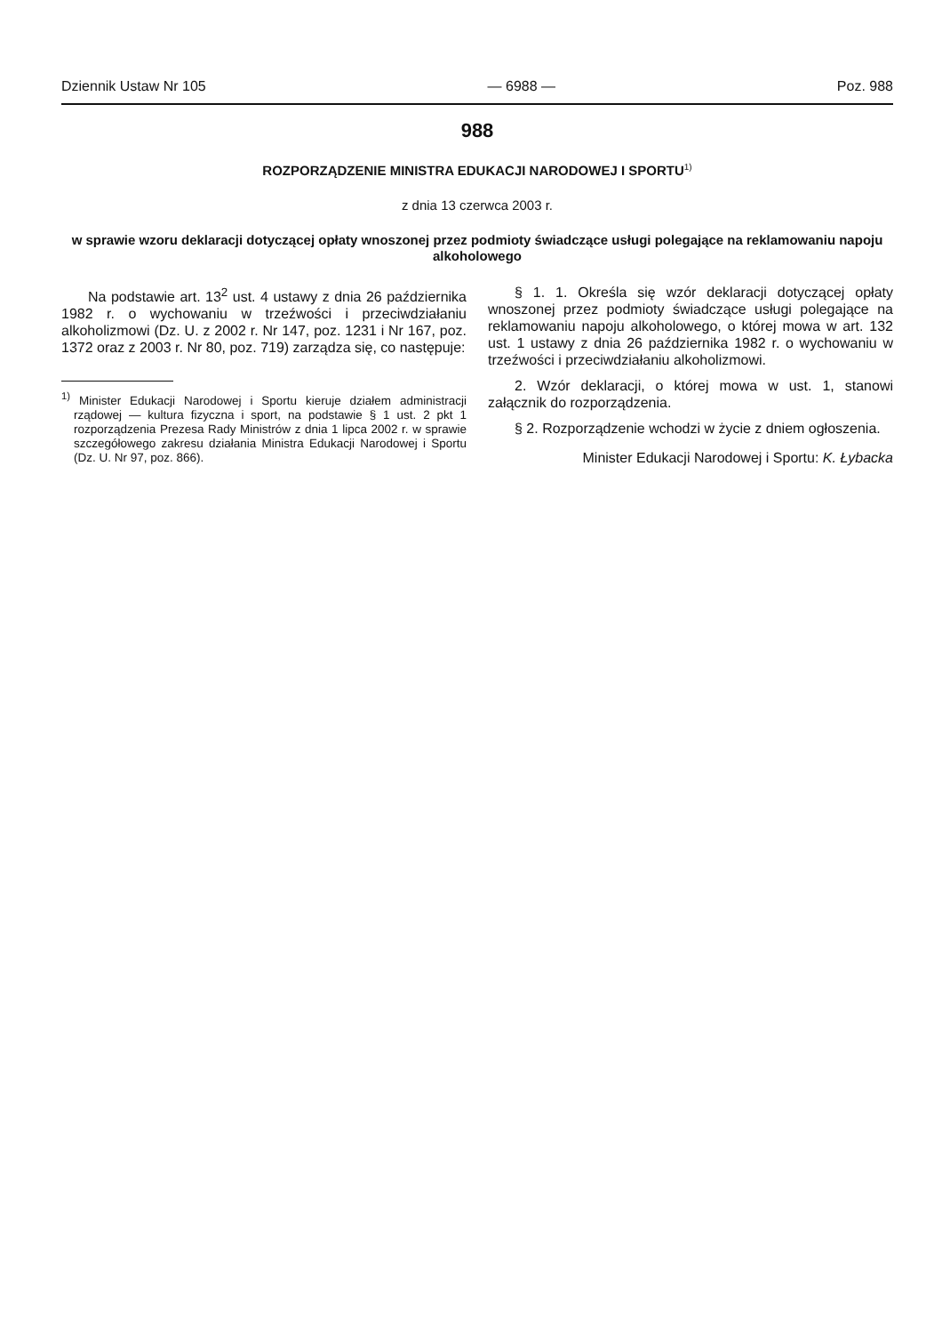Dziennik Ustaw Nr 105 — 6988 — Poz. 988
988
ROZPORZĄDZENIE MINISTRA EDUKACJI NARODOWEJ I SPORTU<sup>1)</sup>
z dnia 13 czerwca 2003 r.
w sprawie wzoru deklaracji dotyczącej opłaty wnoszonej przez podmioty świadczące usługi polegające na reklamowaniu napoju alkoholowego
Na podstawie art. 13<sup>2</sup> ust. 4 ustawy z dnia 26 października 1982 r. o wychowaniu w trzeźwości i przeciwdziałaniu alkoholizmowi (Dz. U. z 2002 r. Nr 147, poz. 1231 i Nr 167, poz. 1372 oraz z 2003 r. Nr 80, poz. 719) zarządza się, co następuje:
<sup>1)</sup> Minister Edukacji Narodowej i Sportu kieruje działem administracji rządowej — kultura fizyczna i sport, na podstawie § 1 ust. 2 pkt 1 rozporządzenia Prezesa Rady Ministrów z dnia 1 lipca 2002 r. w sprawie szczegółowego zakresu działania Ministra Edukacji Narodowej i Sportu (Dz. U. Nr 97, poz. 866).
§ 1. 1. Określa się wzór deklaracji dotyczącej opłaty wnoszonej przez podmioty świadczące usługi polegające na reklamowaniu napoju alkoholowego, o której mowa w art. 132 ust. 1 ustawy z dnia 26 października 1982 r. o wychowaniu w trzeźwości i przeciwdziałaniu alkoholizmowi.
2. Wzór deklaracji, o której mowa w ust. 1, stanowi załącznik do rozporządzenia.
§ 2. Rozporządzenie wchodzi w życie z dniem ogłoszenia.
Minister Edukacji Narodowej i Sportu: K. Łybacka